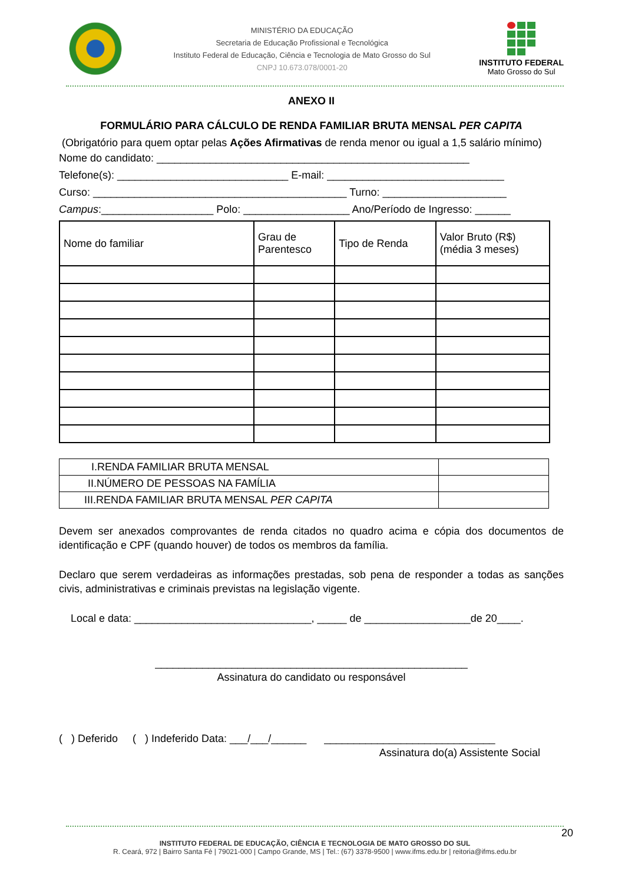MINISTÉRIO DA EDUCAÇÃO
Secretaria de Educação Profissional e Tecnológica
Instituto Federal de Educação, Ciência e Tecnologia de Mato Grosso do Sul
CNPJ 10.673.078/0001-20
INSTITUTO FEDERAL
Mato Grosso do Sul
ANEXO II
FORMULÁRIO PARA CÁLCULO DE RENDA FAMILIAR BRUTA MENSAL PER CAPITA
(Obrigatório para quem optar pelas Ações Afirmativas de renda menor ou igual a 1,5 salário mínimo)
Nome do candidato: _____________________________________________________
Telefone(s): _____________________________ E-mail: ______________________________
Curso: ___________________________________________ Turno: _____________________
Campus:___________________ Polo: __________________ Ano/Período de Ingresso: ______
| Nome do familiar | Grau de Parentesco | Tipo de Renda | Valor Bruto (R$) (média 3 meses) |
| --- | --- | --- | --- |
| I.RENDA FAMILIAR BRUTA MENSAL | |
| II.NÚMERO DE PESSOAS NA FAMÍLIA | |
| III.RENDA FAMILIAR BRUTA MENSAL PER CAPITA | |
Devem ser anexados comprovantes de renda citados no quadro acima e cópia dos documentos de identificação e CPF (quando houver) de todos os membros da família.
Declaro que serem verdadeiras as informações prestadas, sob pena de responder a todas as sanções civis, administrativas e criminais previstas na legislação vigente.
Local e data: ______________________________, _____ de __________________de 20____.
_____________________________________________________
Assinatura do candidato ou responsável
( ) Deferido ( ) Indeferido Data: ___/___/______ _____________________________
Assinatura do(a) Assistente Social
20
INSTITUTO FEDERAL DE EDUCAÇÃO, CIÊNCIA E TECNOLOGIA DE MATO GROSSO DO SUL
R. Ceará, 972 | Bairro Santa Fé | 79021-000 | Campo Grande, MS | Tel.: (67) 3378-9500 | www.ifms.edu.br | reitoria@ifms.edu.br